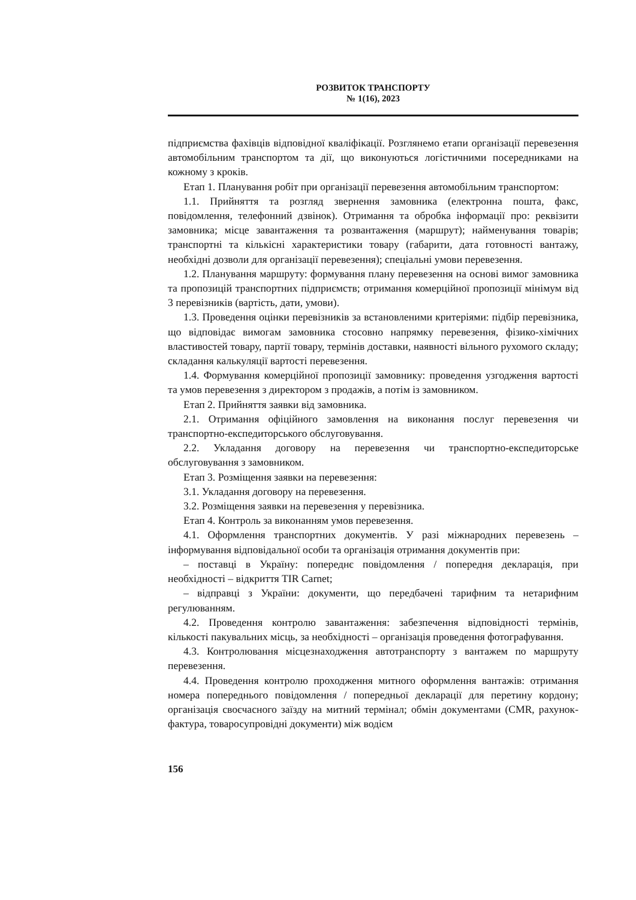РОЗВИТОК ТРАНСПОРТУ
№ 1(16), 2023
підприємства фахівців відповідної кваліфікації. Розглянемо етапи організації перевезення автомобільним транспортом та дії, що виконуються логістичними посередниками на кожному з кроків.
Етап 1. Планування робіт при організації перевезення автомобільним транспортом:
1.1. Прийняття та розгляд звернення замовника (електронна пошта, факс, повідомлення, телефонний дзвінок). Отримання та обробка інформації про: реквізити замовника; місце завантаження та розвантаження (маршрут); найменування товарів; транспортні та кількісні характеристики товару (габарити, дата готовності вантажу, необхідні дозволи для організації перевезення); спеціальні умови перевезення.
1.2. Планування маршруту: формування плану перевезення на основі вимог замовника та пропозицій транспортних підприємств; отримання комерційної пропозиції мінімум від 3 перевізників (вартість, дати, умови).
1.3. Проведення оцінки перевізників за встановленими критеріями: підбір перевізника, що відповідає вимогам замовника стосовно напрямку перевезення, фізико-хімічних властивостей товару, партії товару, термінів доставки, наявності вільного рухомого складу; складання калькуляції вартості перевезення.
1.4. Формування комерційної пропозиції замовнику: проведення узгодження вартості та умов перевезення з директором з продажів, а потім із замовником.
Етап 2. Прийняття заявки від замовника.
2.1. Отримання офіційного замовлення на виконання послуг перевезення чи транспортно-експедиторського обслуговування.
2.2. Укладання договору на перевезення чи транспортно-експедиторське обслуговування з замовником.
Етап 3. Розміщення заявки на перевезення:
3.1. Укладання договору на перевезення.
3.2. Розміщення заявки на перевезення у перевізника.
Етап 4. Контроль за виконанням умов перевезення.
4.1. Оформлення транспортних документів. У разі міжнародних перевезень – інформування відповідальної особи та організація отримання документів при:
– поставці в Україну: попереднє повідомлення / попередня декларація, при необхідності – відкриття TIR Carnet;
– відправці з України: документи, що передбачені тарифним та нетарифним регулюванням.
4.2. Проведення контролю завантаження: забезпечення відповідності термінів, кількості пакувальних місць, за необхідності – організація проведення фотографування.
4.3. Контролювання місцезнаходження автотранспорту з вантажем по маршруту перевезення.
4.4. Проведення контролю проходження митного оформлення вантажів: отримання номера попереднього повідомлення / попередньої декларації для перетину кордону; організація своєчасного заїзду на митний термінал; обмін документами (CMR, рахунок-фактура, товаросупровідні документи) між водієм
156